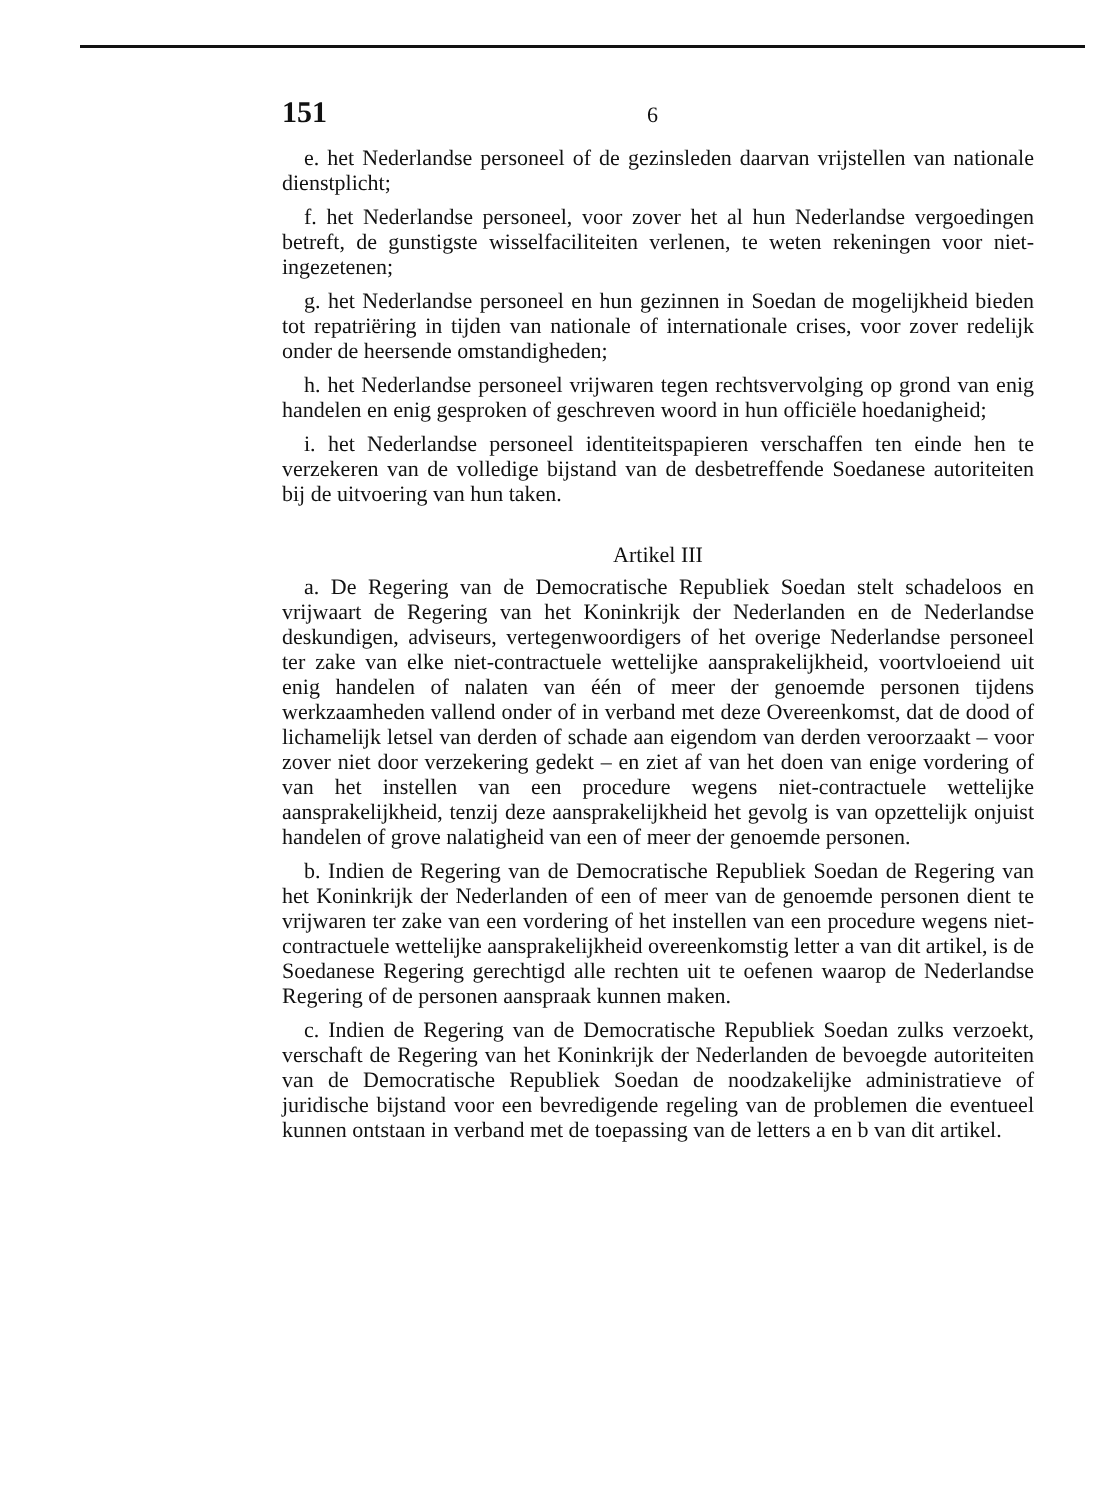151 6
e. het Nederlandse personeel of de gezinsleden daarvan vrijstellen van nationale dienstplicht;
f. het Nederlandse personeel, voor zover het al hun Nederlandse vergoedingen betreft, de gunstigste wisselfaciliteiten verlenen, te weten rekeningen voor niet-ingezetenen;
g. het Nederlandse personeel en hun gezinnen in Soedan de mogelijkheid bieden tot repatriëring in tijden van nationale of internationale crises, voor zover redelijk onder de heersende omstandigheden;
h. het Nederlandse personeel vrijwaren tegen rechtsvervolging op grond van enig handelen en enig gesproken of geschreven woord in hun officiële hoedanigheid;
i. het Nederlandse personeel identiteitspapieren verschaffen ten einde hen te verzekeren van de volledige bijstand van de desbetreffende Soedanese autoriteiten bij de uitvoering van hun taken.
Artikel III
a. De Regering van de Democratische Republiek Soedan stelt schadeloos en vrijwaart de Regering van het Koninkrijk der Nederlanden en de Nederlandse deskundigen, adviseurs, vertegenwoordigers of het overige Nederlandse personeel ter zake van elke niet-contractuele wettelijke aansprakelijkheid, voortvloeiend uit enig handelen of nalaten van één of meer der genoemde personen tijdens werkzaamheden vallend onder of in verband met deze Overeenkomst, dat de dood of lichamelijk letsel van derden of schade aan eigendom van derden veroorzaakt – voor zover niet door verzekering gedekt – en ziet af van het doen van enige vordering of van het instellen van een procedure wegens niet-contractuele wettelijke aansprakelijkheid, tenzij deze aansprakelijkheid het gevolg is van opzettelijk onjuist handelen of grove nalatigheid van een of meer der genoemde personen.
b. Indien de Regering van de Democratische Republiek Soedan de Regering van het Koninkrijk der Nederlanden of een of meer van de genoemde personen dient te vrijwaren ter zake van een vordering of het instellen van een procedure wegens niet-contractuele wettelijke aansprakelijkheid overeenkomstig letter a van dit artikel, is de Soedanese Regering gerechtigd alle rechten uit te oefenen waarop de Nederlandse Regering of de personen aanspraak kunnen maken.
c. Indien de Regering van de Democratische Republiek Soedan zulks verzoekt, verschaft de Regering van het Koninkrijk der Nederlanden de bevoegde autoriteiten van de Democratische Republiek Soedan de noodzakelijke administratieve of juridische bijstand voor een bevredigende regeling van de problemen die eventueel kunnen ontstaan in verband met de toepassing van de letters a en b van dit artikel.